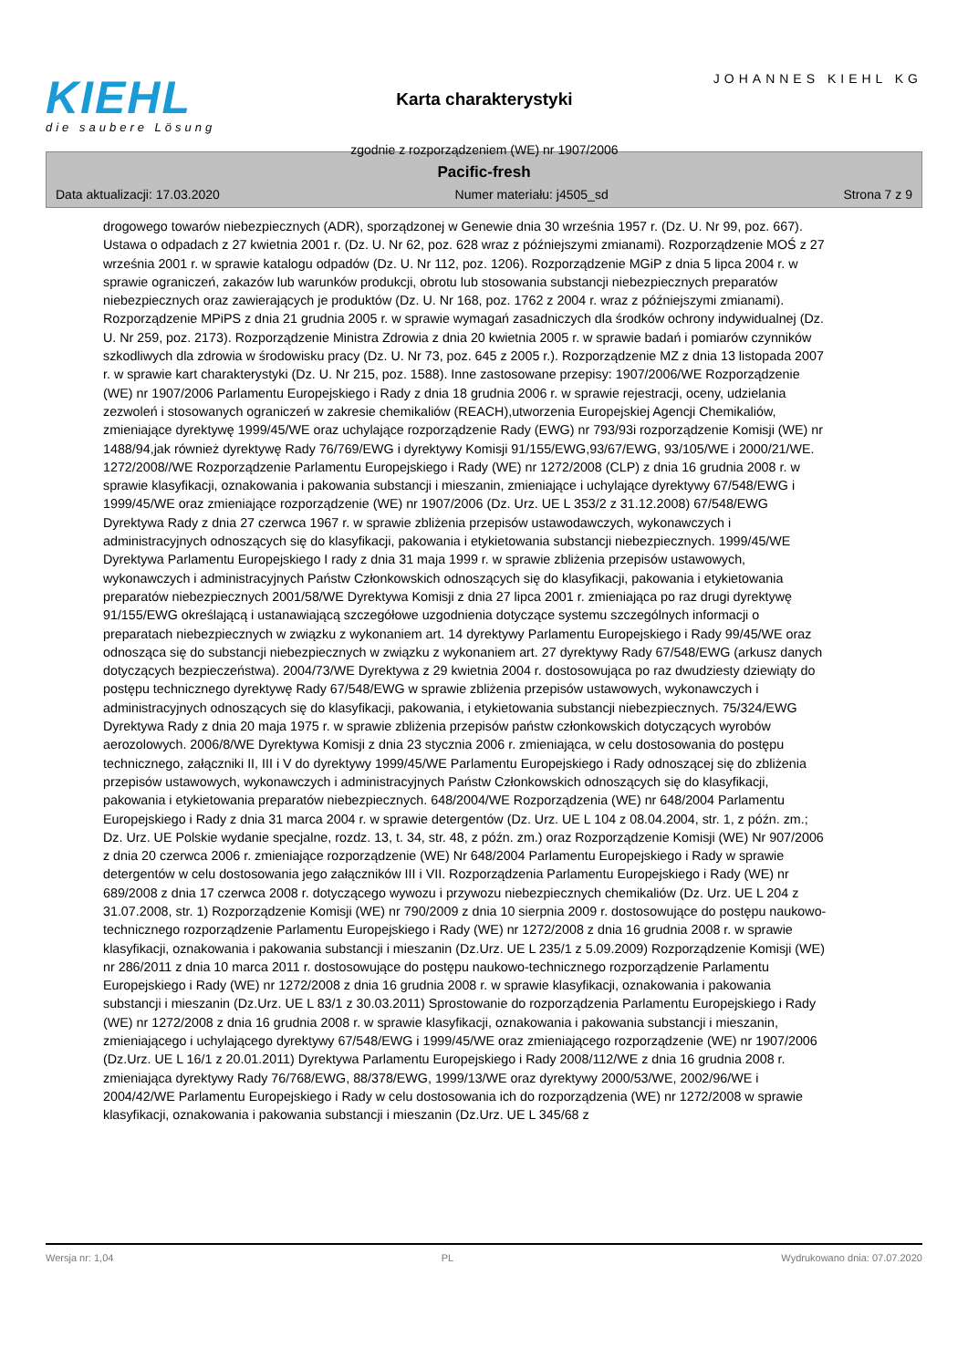KIEHL
die saubere Lösung
Karta charakterystyki
zgodnie z rozporządzeniem (WE) nr 1907/2006
JOHANNES KIEHL KG
Pacific-fresh
Data aktualizacji: 17.03.2020 Numer materiału: j4505_sd Strona 7 z 9
drogowego towarów niebezpiecznych (ADR), sporządzonej w Genewie dnia 30 września 1957 r. (Dz. U. Nr 99, poz. 667). Ustawa o odpadach z 27 kwietnia 2001 r. (Dz. U. Nr 62, poz. 628 wraz z późniejszymi zmianami). Rozporządzenie MOŚ z 27 września 2001 r. w sprawie katalogu odpadów (Dz. U. Nr 112, poz. 1206). Rozporządzenie MGiP z dnia 5 lipca 2004 r. w sprawie ograniczeń, zakazów lub warunków produkcji, obrotu lub stosowania substancji niebezpiecznych preparatów niebezpiecznych oraz zawierających je produktów (Dz. U. Nr 168, poz. 1762 z 2004 r. wraz z późniejszymi zmianami). Rozporządzenie MPiPS z dnia 21 grudnia 2005 r. w sprawie wymagań zasadniczych dla środków ochrony indywidualnej (Dz. U. Nr 259, poz. 2173). Rozporządzenie Ministra Zdrowia z dnia 20 kwietnia 2005 r. w sprawie badań i pomiarów czynników szkodliwych dla zdrowia w środowisku pracy (Dz. U. Nr 73, poz. 645 z 2005 r.). Rozporządzenie MZ z dnia 13 listopada 2007 r. w sprawie kart charakterystyki (Dz. U. Nr 215, poz. 1588). Inne zastosowane przepisy: 1907/2006/WE Rozporządzenie (WE) nr 1907/2006 Parlamentu Europejskiego i Rady z dnia 18 grudnia 2006 r. w sprawie rejestracji, oceny, udzielania zezwoleń i stosowanych ograniczeń w zakresie chemikaliów (REACH),utworzenia Europejskiej Agencji Chemikaliów, zmieniające dyrektywę 1999/45/WE oraz uchylające rozporządzenie Rady (EWG) nr 793/93i rozporządzenie Komisji (WE) nr 1488/94,jak również dyrektywę Rady 76/769/EWG i dyrektywy Komisji 91/155/EWG,93/67/EWG, 93/105/WE i 2000/21/WE. 1272/2008//WE Rozporządzenie Parlamentu Europejskiego i Rady (WE) nr 1272/2008 (CLP) z dnia 16 grudnia 2008 r. w sprawie klasyfikacji, oznakowania i pakowania substancji i mieszanin, zmieniające i uchylające dyrektywy 67/548/EWG i 1999/45/WE oraz zmieniające rozporządzenie (WE) nr 1907/2006 (Dz. Urz. UE L 353/2 z 31.12.2008) 67/548/EWG Dyrektywa Rady z dnia 27 czerwca 1967 r. w sprawie zbliżenia przepisów ustawodawczych, wykonawczych i administracyjnych odnoszących się do klasyfikacji, pakowania i etykietowania substancji niebezpiecznych. 1999/45/WE Dyrektywa Parlamentu Europejskiego I rady z dnia 31 maja 1999 r. w sprawie zbliżenia przepisów ustawowych, wykonawczych i administracyjnych Państw Członkowskich odnoszących się do klasyfikacji, pakowania i etykietowania preparatów niebezpiecznych 2001/58/WE Dyrektywa Komisji z dnia 27 lipca 2001 r. zmieniająca po raz drugi dyrektywę 91/155/EWG określającą i ustanawiającą szczegółowe uzgodnienia dotyczące systemu szczególnych informacji o preparatach niebezpiecznych w związku z wykonaniem art. 14 dyrektywy Parlamentu Europejskiego i Rady 99/45/WE oraz odnosząca się do substancji niebezpiecznych w związku z wykonaniem art. 27 dyrektywy Rady 67/548/EWG (arkusz danych dotyczących bezpieczeństwa). 2004/73/WE Dyrektywa z 29 kwietnia 2004 r. dostosowująca po raz dwudziesty dziewiąty do postępu technicznego dyrektywę Rady 67/548/EWG w sprawie zbliżenia przepisów ustawowych, wykonawczych i administracyjnych odnoszących się do klasyfikacji, pakowania, i etykietowania substancji niebezpiecznych. 75/324/EWG Dyrektywa Rady z dnia 20 maja 1975 r. w sprawie zbliżenia przepisów państw członkowskich dotyczących wyrobów aerozolowych. 2006/8/WE Dyrektywa Komisji z dnia 23 stycznia 2006 r. zmieniająca, w celu dostosowania do postępu technicznego, załączniki II, III i V do dyrektywy 1999/45/WE Parlamentu Europejskiego i Rady odnoszącej się do zbliżenia przepisów ustawowych, wykonawczych i administracyjnych Państw Członkowskich odnoszących się do klasyfikacji, pakowania i etykietowania preparatów niebezpiecznych. 648/2004/WE Rozporządzenia (WE) nr 648/2004 Parlamentu Europejskiego i Rady z dnia 31 marca 2004 r. w sprawie detergentów (Dz. Urz. UE L 104 z 08.04.2004, str. 1, z późn. zm.; Dz. Urz. UE Polskie wydanie specjalne, rozdz. 13, t. 34, str. 48, z późn. zm.) oraz Rozporządzenie Komisji (WE) Nr 907/2006 z dnia 20 czerwca 2006 r. zmieniające rozporządzenie (WE) Nr 648/2004 Parlamentu Europejskiego i Rady w sprawie detergentów w celu dostosowania jego załączników III i VII. Rozporządzenia Parlamentu Europejskiego i Rady (WE) nr 689/2008 z dnia 17 czerwca 2008 r. dotyczącego wywozu i przywozu niebezpiecznych chemikaliów (Dz. Urz. UE L 204 z 31.07.2008, str. 1) Rozporządzenie Komisji (WE) nr 790/2009 z dnia 10 sierpnia 2009 r. dostosowujące do postępu naukowo-technicznego rozporządzenie Parlamentu Europejskiego i Rady (WE) nr 1272/2008 z dnia 16 grudnia 2008 r. w sprawie klasyfikacji, oznakowania i pakowania substancji i mieszanin (Dz.Urz. UE L 235/1 z 5.09.2009) Rozporządzenie Komisji (WE) nr 286/2011 z dnia 10 marca 2011 r. dostosowujące do postępu naukowo-technicznego rozporządzenie Parlamentu Europejskiego i Rady (WE) nr 1272/2008 z dnia 16 grudnia 2008 r. w sprawie klasyfikacji, oznakowania i pakowania substancji i mieszanin (Dz.Urz. UE L 83/1 z 30.03.2011) Sprostowanie do rozporządzenia Parlamentu Europejskiego i Rady (WE) nr 1272/2008 z dnia 16 grudnia 2008 r. w sprawie klasyfikacji, oznakowania i pakowania substancji i mieszanin, zmieniającego i uchylającego dyrektywy 67/548/EWG i 1999/45/WE oraz zmieniającego rozporządzenie (WE) nr 1907/2006 (Dz.Urz. UE L 16/1 z 20.01.2011) Dyrektywa Parlamentu Europejskiego i Rady 2008/112/WE z dnia 16 grudnia 2008 r. zmieniająca dyrektywy Rady 76/768/EWG, 88/378/EWG, 1999/13/WE oraz dyrektywy 2000/53/WE, 2002/96/WE i 2004/42/WE Parlamentu Europejskiego i Rady w celu dostosowania ich do rozporządzenia (WE) nr 1272/2008 w sprawie klasyfikacji, oznakowania i pakowania substancji i mieszanin (Dz.Urz. UE L 345/68 z
Wersja nr: 1,04 PL Wydrukowano dnia: 07.07.2020